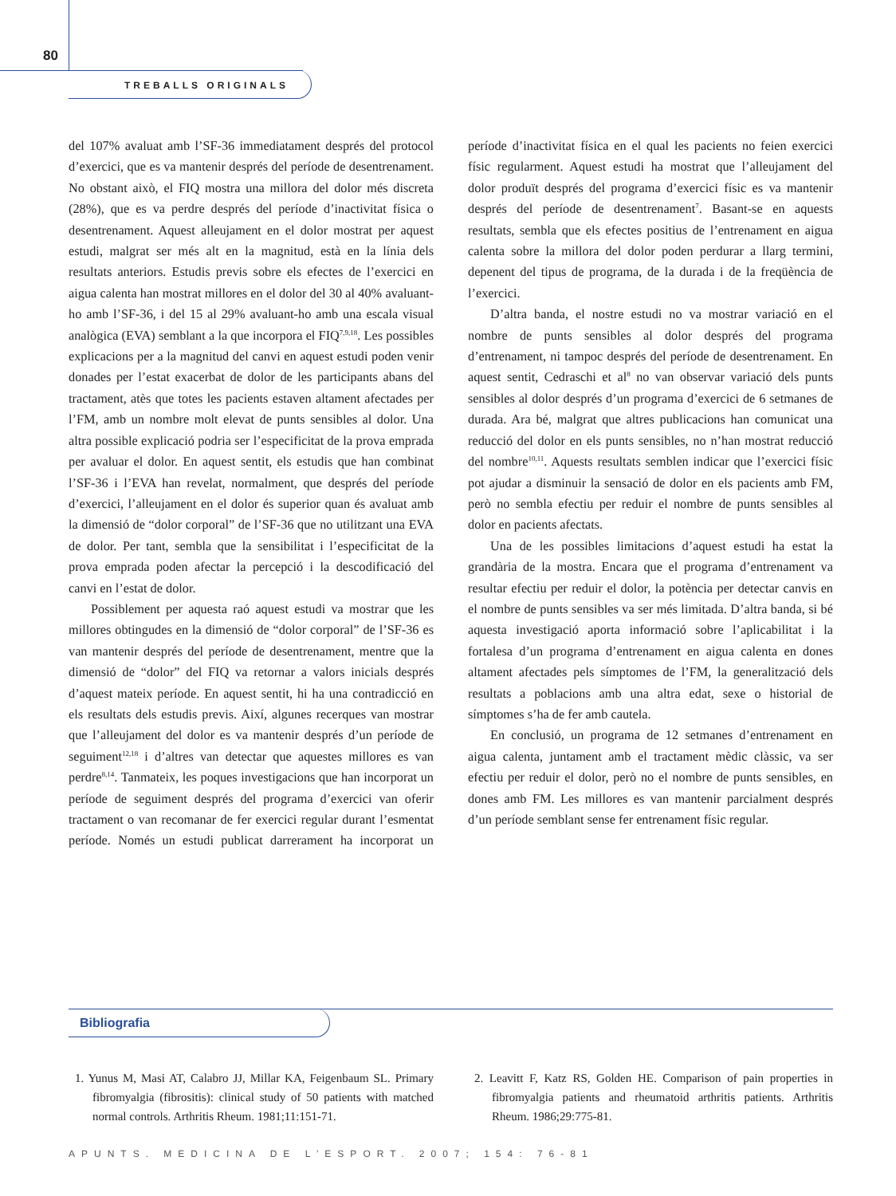80
TREBALLS ORIGINALS
del 107% avaluat amb l’SF-36 immediatament després del protocol d’exercici, que es va mantenir després del període de desentrenament. No obstant això, el FIQ mostra una millora del dolor més discreta (28%), que es va perdre després del període d’inactivitat física o desentrenament. Aquest alleujament en el dolor mostrat per aquest estudi, malgrat ser més alt en la magnitud, està en la línia dels resultats anteriors. Estudis previs sobre els efectes de l’exercici en aigua calenta han mostrat millores en el dolor del 30 al 40% avaluant-ho amb l’SF-36, i del 15 al 29% avaluant-ho amb una escala visual analògica (EVA) semblant a la que incorpora el FIQ<sup>7,9,18</sup>. Les possibles explicacions per a la magnitud del canvi en aquest estudi poden venir donades per l’estat exacerbat de dolor de les participants abans del tractament, atès que totes les pacients estaven altament afectades per l’FM, amb un nombre molt elevat de punts sensibles al dolor. Una altra possible explicació podria ser l’especificitat de la prova emprada per avaluar el dolor. En aquest sentit, els estudis que han combinat l’SF-36 i l’EVA han revelat, normalment, que després del període d’exercici, l’alleujament en el dolor és superior quan és avaluat amb la dimensió de “dolor corporal” de l’SF-36 que no utilitzant una EVA de dolor. Per tant, sembla que la sensibilitat i l’especificitat de la prova emprada poden afectar la percepció i la descodificació del canvi en l’estat de dolor.
Possiblement per aquesta raó aquest estudi va mostrar que les millores obtingudes en la dimensió de “dolor corporal” de l’SF-36 es van mantenir després del període de desentrenament, mentre que la dimensió de “dolor” del FIQ va retornar a valors inicials després d’aquest mateix període. En aquest sentit, hi ha una contradicció en els resultats dels estudis previs. Així, algunes recerques van mostrar que l’alleujament del dolor es va mantenir després d’un període de seguiment<sup>12,18</sup> i d’altres van detectar que aquestes millores es van perdre<sup>8,14</sup>. Tanmateix, les poques investigacions que han incorporat un període de seguiment després del programa d’exercici van oferir tractament o van recomanar de fer exercici regular durant l’esmentat període. Només un estudi publicat darrerament ha incorporat un període d’inactivitat física en el qual les pacients no feien exercici físic regularment. Aquest estudi ha mostrat que l’alleujament del dolor produït després del programa d’exercici físic es va mantenir després del període de desentrenament<sup>7</sup>. Basant-se en aquests resultats, sembla que els efectes positius de l’entrenament en aigua calenta sobre la millora del dolor poden perdurar a llarg termini, depenent del tipus de programa, de la durada i de la freqüència de l’exercici.
D’altra banda, el nostre estudi no va mostrar variació en el nombre de punts sensibles al dolor després del programa d’entrenament, ni tampoc després del període de desentrenament. En aquest sentit, Cedraschi et al<sup>8</sup> no van observar variació dels punts sensibles al dolor després d’un programa d’exercici de 6 setmanes de durada. Ara bé, malgrat que altres publicacions han comunicat una reducció del dolor en els punts sensibles, no n’han mostrat reducció del nombre<sup>10,11</sup>. Aquests resultats semblen indicar que l’exercici físic pot ajudar a disminuir la sensació de dolor en els pacients amb FM, però no sembla efectiu per reduir el nombre de punts sensibles al dolor en pacients afectats.
Una de les possibles limitacions d’aquest estudi ha estat la grandària de la mostra. Encara que el programa d’entrenament va resultar efectiu per reduir el dolor, la potència per detectar canvis en el nombre de punts sensibles va ser més limitada. D’altra banda, si bé aquesta investigació aporta informació sobre l’aplicabilitat i la fortalesa d’un programa d’entrenament en aigua calenta en dones altament afectades pels símptomes de l’FM, la generalització dels resultats a poblacions amb una altra edat, sexe o historial de símptomes s’ha de fer amb cautela.
En conclusió, un programa de 12 setmanes d’entrenament en aigua calenta, juntament amb el tractament mèdic clàssic, va ser efectiu per reduir el dolor, però no el nombre de punts sensibles, en dones amb FM. Les millores es van mantenir parcialment després d’un període semblant sense fer entrenament físic regular.
Bibliografia
1. Yunus M, Masi AT, Calabro JJ, Millar KA, Feigenbaum SL. Primary fibromyalgia (fibrositis): clinical study of 50 patients with matched normal controls. Arthritis Rheum. 1981;11:151-71.
2. Leavitt F, Katz RS, Golden HE. Comparison of pain properties in fibromyalgia patients and rheumatoid arthritis patients. Arthritis Rheum. 1986;29:775-81.
APUNTS. MEDICINA DE L’ESPORT. 2007; 154: 76-81